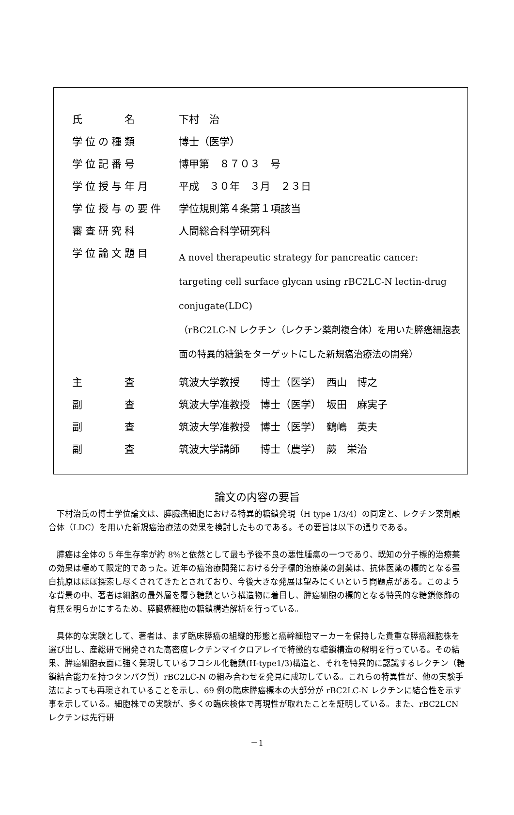| 氏 名 | 下村 治 |
| 学位の種類 | 博士（医学） |
| 学位記番号 | 博甲第 ８７０３ 号 |
| 学位授与年月 | 平成 ３０年 ３月 ２３日 |
| 学位授与の要件 | 学位規則第４条第１項該当 |
| 審査研究科 | 人間総合科学研究科 |
| 学位論文題目 | A novel therapeutic strategy for pancreatic cancer: targeting cell surface glycan using rBC2LC-N lectin-drug conjugate(LDC) （rBC2LC-N レクチン（レクチン薬剤複合体）を用いた膵癌細胞表面の特異的糖鎖をターゲットにした新規癌治療法の開発） |
| 主 査 | 筑波大学教授 博士（医学） 西山 博之 |
| 副 査 | 筑波大学准教授 博士（医学） 坂田 麻実子 |
| 副 査 | 筑波大学准教授 博士（医学） 鶴嶋 英夫 |
| 副 査 | 筑波大学講師 博士（農学） 蕨 栄治 |
論文の内容の要旨
下村治氏の博士学位論文は、膵臓癌細胞における特異的糖鎖発現（H type 1/3/4）の同定と、レクチン薬剤融合体（LDC）を用いた新規癌治療法の効果を検討したものである。その要旨は以下の通りである。
膵癌は全体の 5 年生存率が約 8%と依然として最も予後不良の悪性腫瘍の一つであり、既知の分子標的治療薬の効果は極めて限定的であった。近年の癌治療開発における分子標的治療薬の創薬は、抗体医薬の標的となる蛋白抗原はほぼ探索し尽くされてきたとされており、今後大きな発展は望みにくいという問題点がある。このような背景の中、著者は細胞の最外層を覆う糖鎖という構造物に着目し、膵癌細胞の標的となる特異的な糖鎖修飾の有無を明らかにするため、膵臓癌細胞の糖鎖構造解析を行っている。
具体的な実験として、著者は、まず臨床膵癌の組織的形態と癌幹細胞マーカーを保持した貴重な膵癌細胞株を選び出し、産総研で開発された高密度レクチンマイクロアレイで特徴的な糖鎖構造の解明を行っている。その結果、膵癌細胞表面に強く発現しているフコシル化糖鎖(H-type1/3)構造と、それを特異的に認識するレクチン（糖鎖結合能力を持つタンパク質）rBC2LC-N の組み合わせを発見に成功している。これらの特異性が、他の実験手法によっても再現されていることを示し、69 例の臨床膵癌標本の大部分が rBC2LC-N レクチンに結合性を示す事を示している。細胞株での実験が、多くの臨床検体で再現性が取れたことを証明している。また、rBC2LCN レクチンは先行研
－1